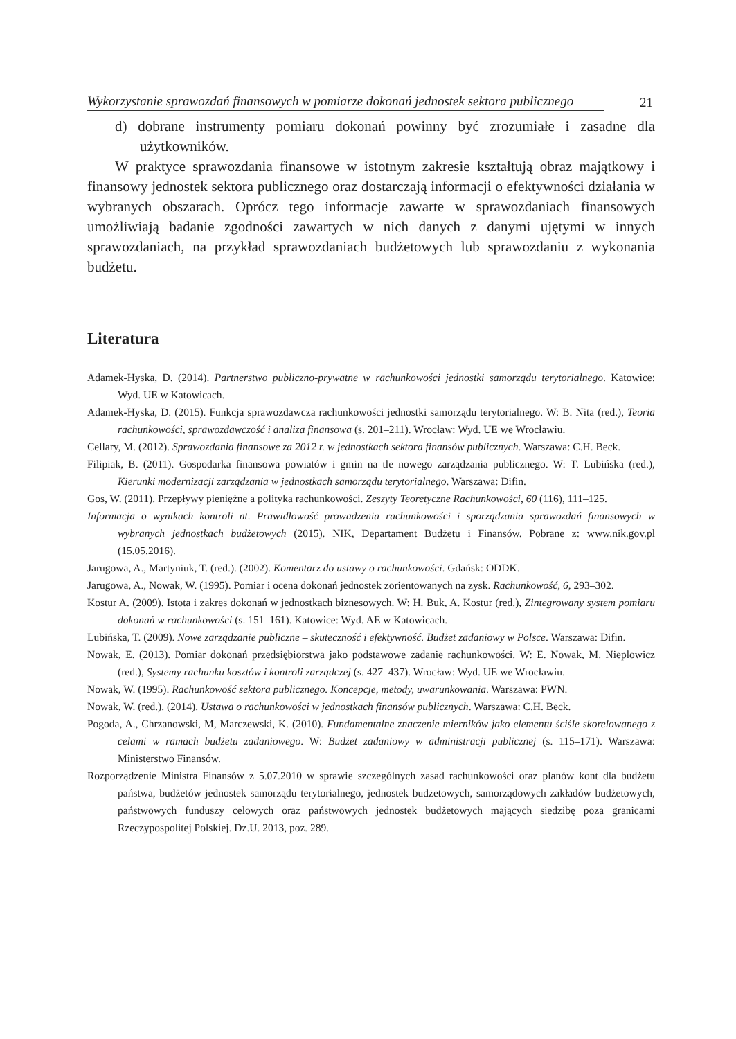Wykorzystanie sprawozdań finansowych w pomiarze dokonań jednostek sektora publicznego
21
d) dobrane instrumenty pomiaru dokonań powinny być zrozumiałe i zasadne dla użytkowników.
W praktyce sprawozdania finansowe w istotnym zakresie kształtują obraz majątkowy i finansowy jednostek sektora publicznego oraz dostarczają informacji o efektywności działania w wybranych obszarach. Oprócz tego informacje zawarte w sprawozdaniach finansowych umożliwiają badanie zgodności zawartych w nich danych z danymi ujętymi w innych sprawozdaniach, na przykład sprawozdaniach budżetowych lub sprawozdaniu z wykonania budżetu.
Literatura
Adamek-Hyska, D. (2014). Partnerstwo publiczno-prywatne w rachunkowości jednostki samorządu terytorialnego. Katowice: Wyd. UE w Katowicach.
Adamek-Hyska, D. (2015). Funkcja sprawozdawcza rachunkowości jednostki samorządu terytorialnego. W: B. Nita (red.), Teoria rachunkowości, sprawozdawczość i analiza finansowa (s. 201–211). Wrocław: Wyd. UE we Wrocławiu.
Cellary, M. (2012). Sprawozdania finansowe za 2012 r. w jednostkach sektora finansów publicznych. Warszawa: C.H. Beck.
Filipiak, B. (2011). Gospodarka finansowa powiatów i gmin na tle nowego zarządzania publicznego. W: T. Lubińska (red.), Kierunki modernizacji zarządzania w jednostkach samorządu terytorialnego. Warszawa: Difin.
Gos, W. (2011). Przepływy pieniężne a polityka rachunkowości. Zeszyty Teoretyczne Rachunkowości, 60 (116), 111–125.
Informacja o wynikach kontroli nt. Prawidłowość prowadzenia rachunkowości i sporządzania sprawozdań finansowych w wybranych jednostkach budżetowych (2015). NIK, Departament Budżetu i Finansów. Pobrane z: www.nik.gov.pl (15.05.2016).
Jarugowa, A., Martyniuk, T. (red.). (2002). Komentarz do ustawy o rachunkowości. Gdańsk: ODDK.
Jarugowa, A., Nowak, W. (1995). Pomiar i ocena dokonań jednostek zorientowanych na zysk. Rachunkowość, 6, 293–302.
Kostur A. (2009). Istota i zakres dokonań w jednostkach biznesowych. W: H. Buk, A. Kostur (red.), Zintegrowany system pomiaru dokonań w rachunkowości (s. 151–161). Katowice: Wyd. AE w Katowicach.
Lubińska, T. (2009). Nowe zarządzanie publiczne – skuteczność i efektywność. Budżet zadaniowy w Polsce. Warszawa: Difin.
Nowak, E. (2013). Pomiar dokonań przedsiębiorstwa jako podstawowe zadanie rachunkowości. W: E. Nowak, M. Nieplowicz (red.), Systemy rachunku kosztów i kontroli zarządczej (s. 427–437). Wrocław: Wyd. UE we Wrocławiu.
Nowak, W. (1995). Rachunkowość sektora publicznego. Koncepcje, metody, uwarunkowania. Warszawa: PWN.
Nowak, W. (red.). (2014). Ustawa o rachunkowości w jednostkach finansów publicznych. Warszawa: C.H. Beck.
Pogoda, A., Chrzanowski, M, Marczewski, K. (2010). Fundamentalne znaczenie mierników jako elementu ściśle skorelowanego z celami w ramach budżetu zadaniowego. W: Budżet zadaniowy w administracji publicznej (s. 115–171). Warszawa: Ministerstwo Finansów.
Rozporządzenie Ministra Finansów z 5.07.2010 w sprawie szczególnych zasad rachunkowości oraz planów kont dla budżetu państwa, budżetów jednostek samorządu terytorialnego, jednostek budżetowych, samorządowych zakładów budżetowych, państwowych funduszy celowych oraz państwowych jednostek budżetowych mających siedzibę poza granicami Rzeczypospolitej Polskiej. Dz.U. 2013, poz. 289.